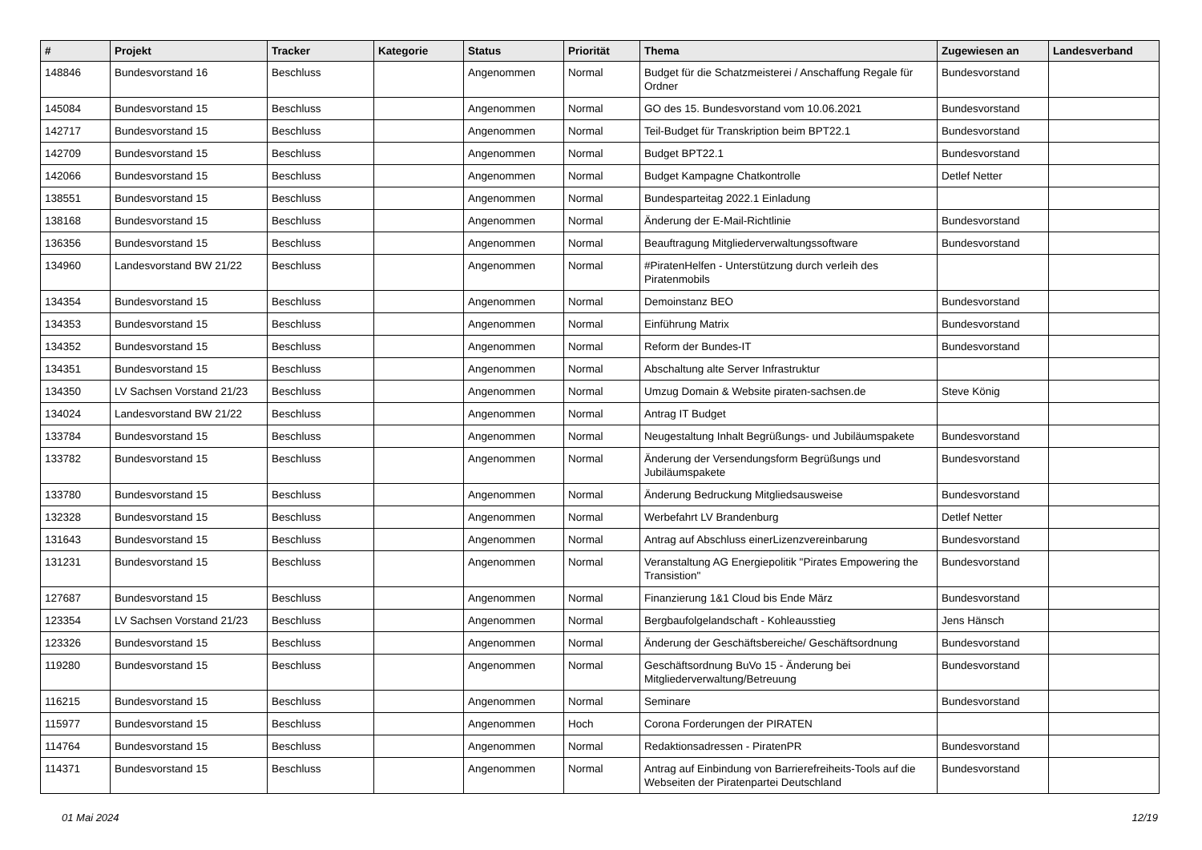| # | Projekt | Tracker | Kategorie | Status | Priorität | Thema | Zugewiesen an | Landesverband |
| --- | --- | --- | --- | --- | --- | --- | --- | --- |
| 148846 | Bundesvorstand 16 | Beschluss | | Angenommen | Normal | Budget für die Schatzmeisterei / Anschaffung Regale für Ordner | Bundesvorstand | |
| 145084 | Bundesvorstand 15 | Beschluss | | Angenommen | Normal | GO des 15. Bundesvorstand vom 10.06.2021 | Bundesvorstand | |
| 142717 | Bundesvorstand 15 | Beschluss | | Angenommen | Normal | Teil-Budget für Transkription beim BPT22.1 | Bundesvorstand | |
| 142709 | Bundesvorstand 15 | Beschluss | | Angenommen | Normal | Budget BPT22.1 | Bundesvorstand | |
| 142066 | Bundesvorstand 15 | Beschluss | | Angenommen | Normal | Budget Kampagne Chatkontrolle | Detlef Netter | |
| 138551 | Bundesvorstand 15 | Beschluss | | Angenommen | Normal | Bundesparteitag 2022.1 Einladung | | |
| 138168 | Bundesvorstand 15 | Beschluss | | Angenommen | Normal | Änderung der E-Mail-Richtlinie | Bundesvorstand | |
| 136356 | Bundesvorstand 15 | Beschluss | | Angenommen | Normal | Beauftragung Mitgliederverwaltungssoftware | Bundesvorstand | |
| 134960 | Landesvorstand BW 21/22 | Beschluss | | Angenommen | Normal | #PiratenHelfen - Unterstützung durch verleih des Piratenmobils | | |
| 134354 | Bundesvorstand 15 | Beschluss | | Angenommen | Normal | Demoinstanz BEO | Bundesvorstand | |
| 134353 | Bundesvorstand 15 | Beschluss | | Angenommen | Normal | Einführung Matrix | Bundesvorstand | |
| 134352 | Bundesvorstand 15 | Beschluss | | Angenommen | Normal | Reform der Bundes-IT | Bundesvorstand | |
| 134351 | Bundesvorstand 15 | Beschluss | | Angenommen | Normal | Abschaltung alte Server Infrastruktur | | |
| 134350 | LV Sachsen Vorstand 21/23 | Beschluss | | Angenommen | Normal | Umzug Domain & Website piraten-sachsen.de | Steve König | |
| 134024 | Landesvorstand BW 21/22 | Beschluss | | Angenommen | Normal | Antrag IT Budget | | |
| 133784 | Bundesvorstand 15 | Beschluss | | Angenommen | Normal | Neugestaltung Inhalt Begrüßungs- und Jubiläumspakete | Bundesvorstand | |
| 133782 | Bundesvorstand 15 | Beschluss | | Angenommen | Normal | Änderung der Versendungsform Begrüßungs und Jubiläumspakete | Bundesvorstand | |
| 133780 | Bundesvorstand 15 | Beschluss | | Angenommen | Normal | Änderung Bedruckung Mitgliedsausweise | Bundesvorstand | |
| 132328 | Bundesvorstand 15 | Beschluss | | Angenommen | Normal | Werbefahrt LV Brandenburg | Detlef Netter | |
| 131643 | Bundesvorstand 15 | Beschluss | | Angenommen | Normal | Antrag auf Abschluss einerLizenzvereinbarung | Bundesvorstand | |
| 131231 | Bundesvorstand 15 | Beschluss | | Angenommen | Normal | Veranstaltung AG Energiepolitik "Pirates Empowering the Transistion" | Bundesvorstand | |
| 127687 | Bundesvorstand 15 | Beschluss | | Angenommen | Normal | Finanzierung 1&1 Cloud bis Ende März | Bundesvorstand | |
| 123354 | LV Sachsen Vorstand 21/23 | Beschluss | | Angenommen | Normal | Bergbaufolgelandschaft - Kohleausstieg | Jens Hänsch | |
| 123326 | Bundesvorstand 15 | Beschluss | | Angenommen | Normal | Änderung der Geschäftsbereiche/ Geschäftsordnung | Bundesvorstand | |
| 119280 | Bundesvorstand 15 | Beschluss | | Angenommen | Normal | Geschäftsordnung BuVo 15 - Änderung bei Mitgliederverwaltung/Betreuung | Bundesvorstand | |
| 116215 | Bundesvorstand 15 | Beschluss | | Angenommen | Normal | Seminare | Bundesvorstand | |
| 115977 | Bundesvorstand 15 | Beschluss | | Angenommen | Hoch | Corona Forderungen der PIRATEN | | |
| 114764 | Bundesvorstand 15 | Beschluss | | Angenommen | Normal | Redaktionsadressen - PiratenPR | Bundesvorstand | |
| 114371 | Bundesvorstand 15 | Beschluss | | Angenommen | Normal | Antrag auf Einbindung von Barrierefreiheits-Tools auf die Webseiten der Piratenpartei Deutschland | Bundesvorstand | |
01 Mai 2024 12/19